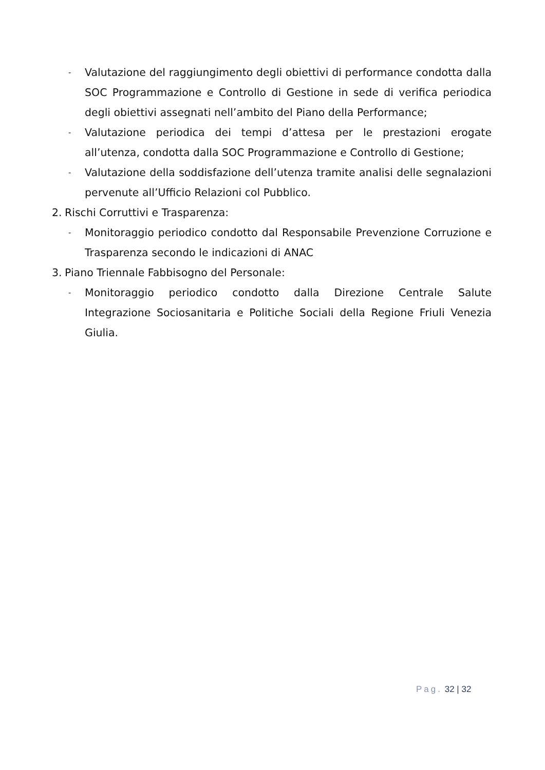- Valutazione del raggiungimento degli obiettivi di performance condotta dalla SOC Programmazione e Controllo di Gestione in sede di verifica periodica degli obiettivi assegnati nell’ambito del Piano della Performance;
- Valutazione periodica dei tempi d’attesa per le prestazioni erogate all’utenza, condotta dalla SOC Programmazione e Controllo di Gestione;
- Valutazione della soddisfazione dell’utenza tramite analisi delle segnalazioni pervenute all’Ufficio Relazioni col Pubblico.
2. Rischi Corruttivi e Trasparenza:
- Monitoraggio periodico condotto dal Responsabile Prevenzione Corruzione e Trasparenza secondo le indicazioni di ANAC
3. Piano Triennale Fabbisogno del Personale:
- Monitoraggio periodico condotto dalla Direzione Centrale Salute Integrazione Sociosanitaria e Politiche Sociali della Regione Friuli Venezia Giulia.
Pag. 32 | 32